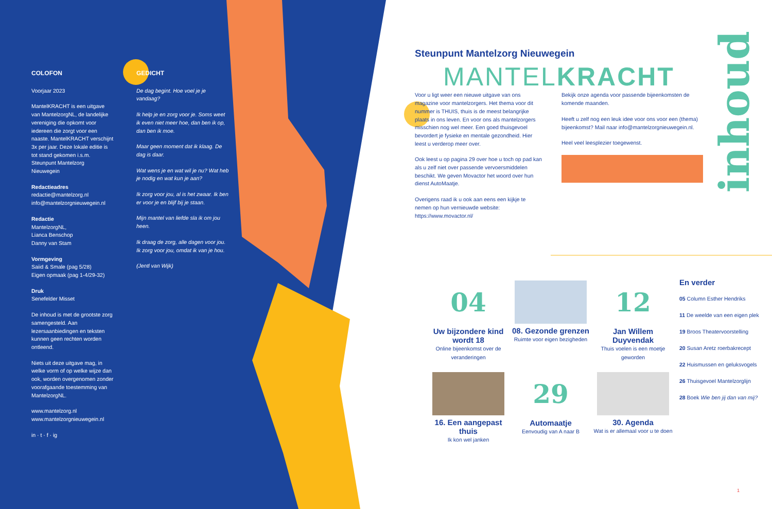COLOFON
Voorjaar 2023
MantelKRACHT is een uitgave van MantelzorgNL, de landelijke vereniging die opkomt voor iedereen die zorgt voor een naaste. MantelKRACHT verschijnt 3x per jaar. Deze lokale editie is tot stand gekomen i.s.m. Steunpunt Mantelzorg Nieuwegein
Redactieadres
redactie@mantelzorg.nl
info@mantelzorgnieuwegein.nl
Redactie
MantelzorgNL,
Lianca Benschop
Danny van Stam
Vormgeving
Saiid & Smale (pag 5/28)
Eigen opmaak (pag 1-4/29-32)
Druk
Senefelder Misset
De inhoud is met de grootste zorg samengesteld. Aan lezersaanbiedingen en teksten kunnen geen rechten worden ontleend.
Niets uit deze uitgave mag, in welke vorm of op welke wijze dan ook, worden overgenomen zonder voorafgaande toestemming van MantelzorgNL.
www.mantelzorg.nl
www.mantelzorgnieuwegein.nl
in · t · f · ig
GEDICHT
De dag begint. Hoe voel je je vandaag?
Ik help je en zorg voor je. Soms weet ik even niet meer hoe, dan ben ik op, dan ben ik moe.
Maar geen moment dat ik klaag. De dag is daar.
Wat wens je en wat wil je nu? Wat heb je nodig en wat kun je aan?
Ik zorg voor jou, al is het zwaar. Ik ben er voor je en blijf bij je staan.
Mijn mantel van liefde sla ik om jou heen.
Ik draag de zorg, alle dagen voor jou. Ik zorg voor jou, omdat ik van je hou.
(Jentl van Wijk)
Steunpunt Mantelzorg Nieuwegein
MANTELKRACHT
Voor u ligt weer een nieuwe uitgave van ons magazine voor mantelzorgers. Het thema voor dit nummer is THUIS, thuis is de meest belangrijke plaats in ons leven. En voor ons als mantelzorgers misschien nog wel meer. Een goed thuisgevoel bevordert je fysieke en mentale gezondheid. Hier leest u verderop meer over.
Ook leest u op pagina 29 over hoe u toch op pad kan als u zelf niet over passende vervoersmiddelen beschikt. We geven Movactor het woord over hun dienst AutoMaatje.
Overigens raad ik u ook aan eens een kijkje te nemen op hun vernieuwde website: https://www.movactor.nl/
Bekijk onze agenda voor passende bijeenkomsten de komende maanden.
Heeft u zelf nog een leuk idee voor ons voor een (thema) bijeenkomst? Mail naar info@mantelzorgnieuwegein.nl.
Heel veel leesplezier toegewenst.
inhoud
04
Uw bijzondere kind wordt 18
Online bijeenkomst over de veranderingen
08. Gezonde grenzen
Ruimte voor eigen bezigheden
12
Jan Willem Duyvendak
Thuis voelen is een moetje geworden
16. Een aangepast thuis
Ik kon wel janken
29
Automaatje
Eenvoudig van A naar B
30. Agenda
Wat is er allemaal voor u te doen
En verder
05 Column Esther Hendriks
11 De weelde van een eigen plek
19 Broos Theatervoorstelling
20 Susan Aretz roerbakrecept
22 Huismussen en geluksvogels
26 Thuisgevoel Mantelzorglijn
28 Boek Wie ben jij dan van mij?
1